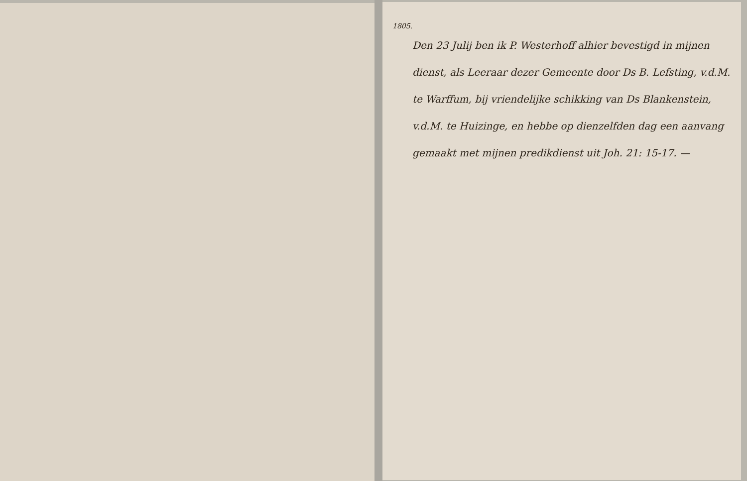1805.
Den 23 Julij ben ik P. Westerhoff alhier bevestigd in mijnen dienst, als Leeraar dezer Gemeente door Ds B. Lefsting, v.d.M. te Warffum, bij vriendelijke schikking van Ds Blankenstein, v.d.M. te Huizinge, en hebbe op dienzelfden dag een aanvang gemaakt met mijnen predikdienst uit Joh. 21: 15-17. —